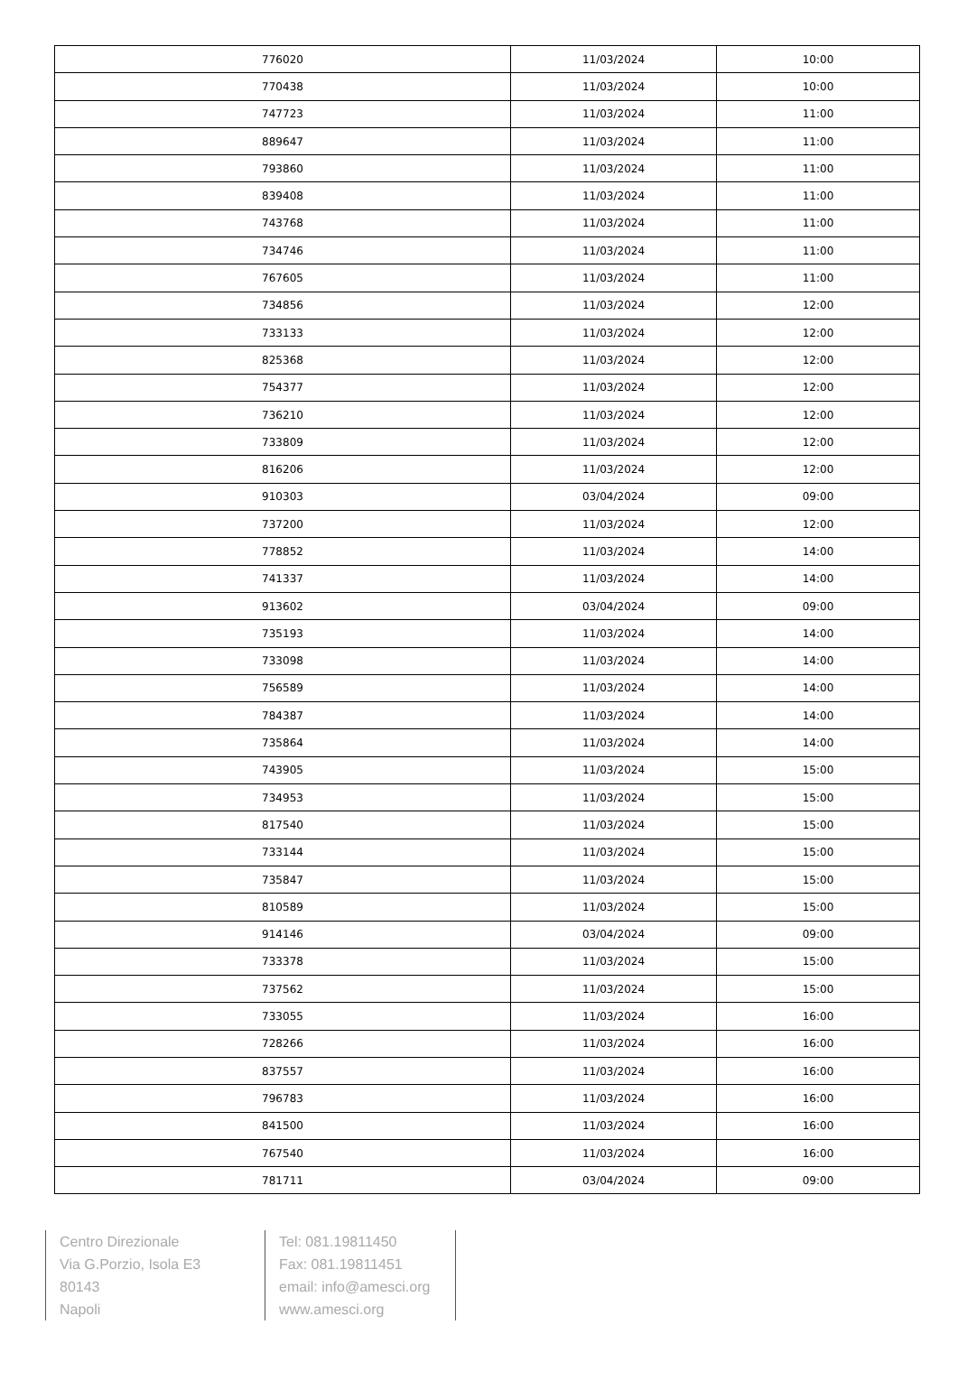| 776020 | 11/03/2024 | 10:00 |
| 770438 | 11/03/2024 | 10:00 |
| 747723 | 11/03/2024 | 11:00 |
| 889647 | 11/03/2024 | 11:00 |
| 793860 | 11/03/2024 | 11:00 |
| 839408 | 11/03/2024 | 11:00 |
| 743768 | 11/03/2024 | 11:00 |
| 734746 | 11/03/2024 | 11:00 |
| 767605 | 11/03/2024 | 11:00 |
| 734856 | 11/03/2024 | 12:00 |
| 733133 | 11/03/2024 | 12:00 |
| 825368 | 11/03/2024 | 12:00 |
| 754377 | 11/03/2024 | 12:00 |
| 736210 | 11/03/2024 | 12:00 |
| 733809 | 11/03/2024 | 12:00 |
| 816206 | 11/03/2024 | 12:00 |
| 910303 | 03/04/2024 | 09:00 |
| 737200 | 11/03/2024 | 12:00 |
| 778852 | 11/03/2024 | 14:00 |
| 741337 | 11/03/2024 | 14:00 |
| 913602 | 03/04/2024 | 09:00 |
| 735193 | 11/03/2024 | 14:00 |
| 733098 | 11/03/2024 | 14:00 |
| 756589 | 11/03/2024 | 14:00 |
| 784387 | 11/03/2024 | 14:00 |
| 735864 | 11/03/2024 | 14:00 |
| 743905 | 11/03/2024 | 15:00 |
| 734953 | 11/03/2024 | 15:00 |
| 817540 | 11/03/2024 | 15:00 |
| 733144 | 11/03/2024 | 15:00 |
| 735847 | 11/03/2024 | 15:00 |
| 810589 | 11/03/2024 | 15:00 |
| 914146 | 03/04/2024 | 09:00 |
| 733378 | 11/03/2024 | 15:00 |
| 737562 | 11/03/2024 | 15:00 |
| 733055 | 11/03/2024 | 16:00 |
| 728266 | 11/03/2024 | 16:00 |
| 837557 | 11/03/2024 | 16:00 |
| 796783 | 11/03/2024 | 16:00 |
| 841500 | 11/03/2024 | 16:00 |
| 767540 | 11/03/2024 | 16:00 |
| 781711 | 03/04/2024 | 09:00 |
Centro Direzionale
Via G.Porzio, Isola E3
80143
Napoli
Tel: 081.19811450
Fax: 081.19811451
email: info@amesci.org
www.amesci.org